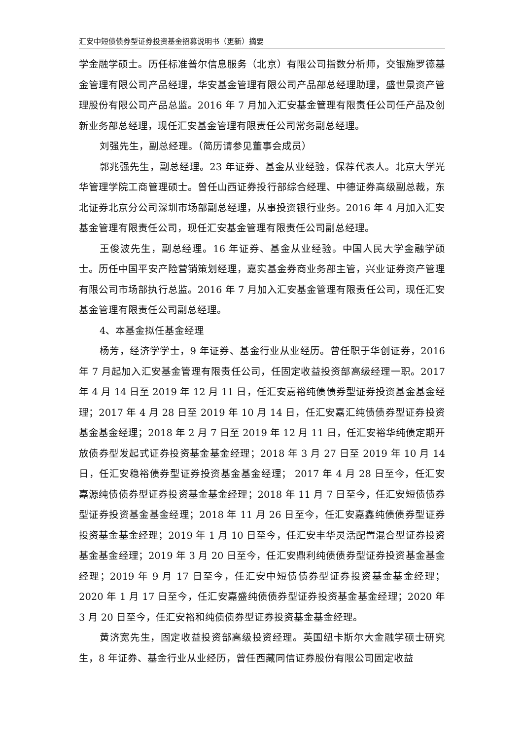汇安中短债债券型证券投资基金招募说明书（更新）摘要
学金融学硕士。历任标准普尔信息服务（北京）有限公司指数分析师，交银施罗德基金管理有限公司产品经理，华安基金管理有限公司产品部总经理助理，盛世景资产管理股份有限公司产品总监。2016 年 7 月加入汇安基金管理有限责任公司任产品及创新业务部总经理，现任汇安基金管理有限责任公司常务副总经理。
刘强先生，副总经理。（简历请参见董事会成员）
郭兆强先生，副总经理。23 年证券、基金从业经验，保荐代表人。北京大学光华管理学院工商管理硕士。曾任山西证券投行部综合经理、中德证券高级副总裁，东北证券北京分公司深圳市场部副总经理，从事投资银行业务。2016 年 4 月加入汇安基金管理有限责任公司，现任汇安基金管理有限责任公司副总经理。
王俊波先生，副总经理。16 年证券、基金从业经验。中国人民大学金融学硕士。历任中国平安产险营销策划经理，嘉实基金券商业务部主管，兴业证券资产管理有限公司市场部执行总监。2016 年 7 月加入汇安基金管理有限责任公司，现任汇安基金管理有限责任公司副总经理。
4、本基金拟任基金经理
杨芳，经济学学士，9 年证券、基金行业从业经历。曾任职于华创证券，2016 年 7 月起加入汇安基金管理有限责任公司，任固定收益投资部高级经理一职。2017 年 4 月 14 日至 2019 年 12 月 11 日，任汇安嘉裕纯债债券型证券投资基金基金经理；2017 年 4 月 28 日至 2019 年 10 月 14 日，任汇安嘉汇纯债债券型证券投资基金基金经理；2018 年 2 月 7 日至 2019 年 12 月 11 日，任汇安裕华纯债定期开放债券型发起式证券投资基金基金经理；2018 年 3 月 27 日至 2019 年 10 月 14 日，任汇安稳裕债券型证券投资基金基金经理； 2017 年 4 月 28 日至今，任汇安嘉源纯债债券型证券投资基金基金经理；2018 年 11 月 7 日至今，任汇安短债债券型证券投资基金基金经理；2018 年 11 月 26 日至今，任汇安嘉鑫纯债债券型证券投资基金基金经理；2019 年 1 月 10 日至今，任汇安丰华灵活配置混合型证券投资基金基金经理；2019 年 3 月 20 日至今，任汇安鼎利纯债债券型证券投资基金基金经理；2019 年 9 月 17 日至今，任汇安中短债债券型证券投资基金基金经理；2020 年 1 月 17 日至今，任汇安嘉盛纯债债券型证券投资基金基金经理；2020 年 3 月 20 日至今，任汇安裕和纯债债券型证券投资基金基金经理。
黄济宽先生，固定收益投资部高级投资经理。英国纽卡斯尔大金融学硕士研究生，8 年证券、基金行业从业经历，曾任西藏同信证券股份有限公司固定收益